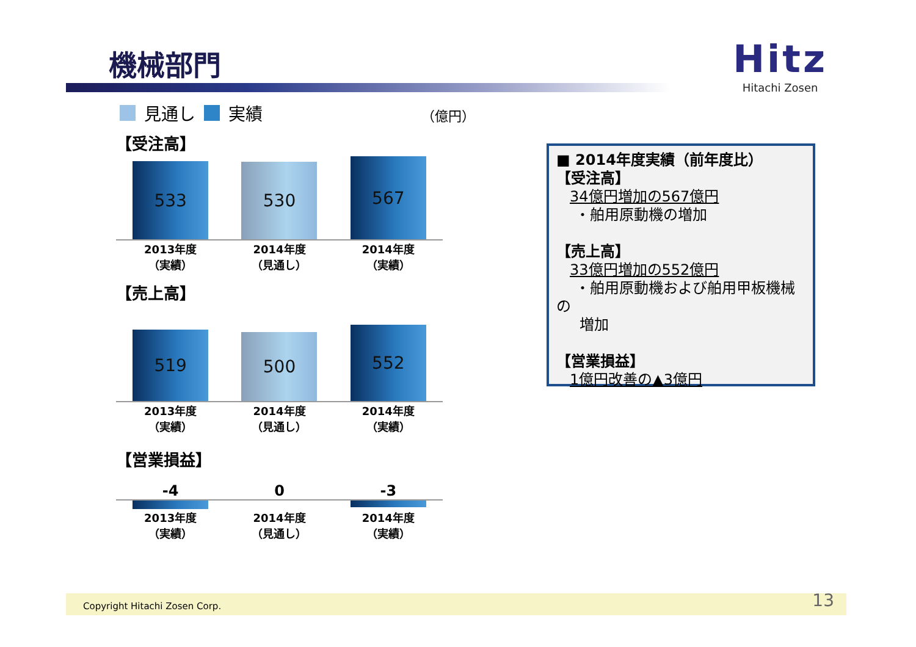機械部門
Hitz
Hitachi Zosen
見通し 実績 （億円）
【受注高】
533
530
567
2013年度
（実績）
2014年度
（見通し）
2014年度
（実績）
【売上高】
519
500
552
2013年度
（実績）
2014年度
（見通し）
2014年度
（実績）
【営業損益】
-4 0 -3
2013年度
（実績）
2014年度
（見通し）
2014年度
（実績）
■ 2014年度実績（前年度比）
【受注高】
34億円増加の567億円
・舶用原動機の増加
【売上高】
33億円増加の552億円
・舶用原動機および舶用甲板機械の
増加
【営業損益】
1億円改善の▲3億円
Copyright Hitachi Zosen Corp. 13